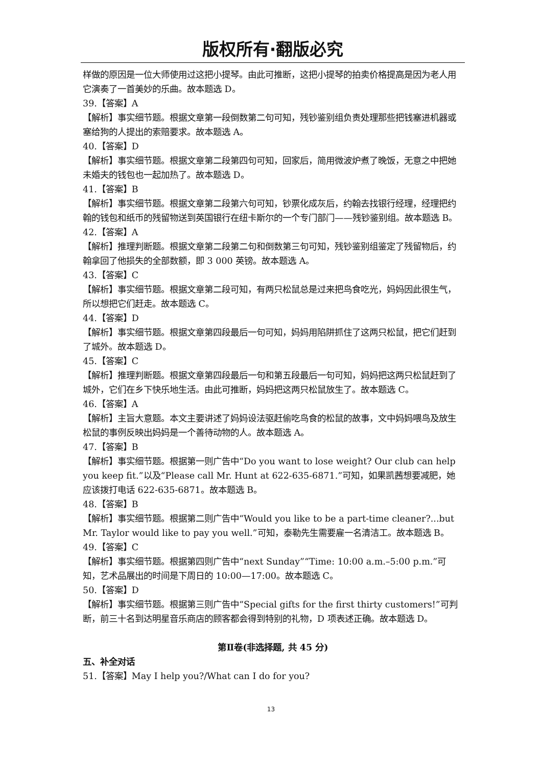版权所有·翻版必究
样做的原因是一位大师使用过这把小提琴。由此可推断，这把小提琴的拍卖价格提高是因为老人用它演奏了一首美妙的乐曲。故本题选 D。
39.【答案】A
【解析】事实细节题。根据文章第一段倒数第二句可知，残钞鉴别组负责处理那些把钱塞进机器或塞给狗的人提出的索赔要求。故本题选 A。
40.【答案】D
【解析】事实细节题。根据文章第二段第四句可知，回家后，简用微波炉煮了晚饭，无意之中把她未婚夫的钱包也一起加热了。故本题选 D。
41.【答案】B
【解析】事实细节题。根据文章第二段第六句可知，钞票化成灰后，约翰去找银行经理，经理把约翰的钱包和纸币的残留物送到英国银行在纽卡斯尔的一个专门部门——残钞鉴别组。故本题选 B。
42.【答案】A
【解析】推理判断题。根据文章第二段第二句和倒数第三句可知，残钞鉴别组鉴定了残留物后，约翰拿回了他损失的全部数额，即 3 000 英镑。故本题选 A。
43.【答案】C
【解析】事实细节题。根据文章第二段可知，有两只松鼠总是过来把鸟食吃光，妈妈因此很生气，所以想把它们赶走。故本题选 C。
44.【答案】D
【解析】事实细节题。根据文章第四段最后一句可知，妈妈用陷阱抓住了这两只松鼠，把它们赶到了城外。故本题选 D。
45.【答案】C
【解析】推理判断题。根据文章第四段最后一句和第五段最后一句可知，妈妈把这两只松鼠赶到了城外，它们在乡下快乐地生活。由此可推断，妈妈把这两只松鼠放生了。故本题选 C。
46.【答案】A
【解析】主旨大意题。本文主要讲述了妈妈设法驱赶偷吃鸟食的松鼠的故事，文中妈妈喂鸟及放生松鼠的事例反映出妈妈是一个善待动物的人。故本题选 A。
47.【答案】B
【解析】事实细节题。根据第一则广告中“Do you want to lose weight? Our club can help you keep fit.”以及“Please call Mr. Hunt at 622-635-6871.”可知，如果凯茜想要减肥，她应该拨打电话 622-635-6871。故本题选 B。
48.【答案】B
【解析】事实细节题。根据第二则广告中“Would you like to be a part-time cleaner?...but Mr. Taylor would like to pay you well.”可知，泰勒先生需要雇一名清洁工。故本题选 B。
49.【答案】C
【解析】事实细节题。根据第四则广告中“next Sunday”“Time: 10:00 a.m.–5:00 p.m.”可知，艺术品展出的时间是下周日的 10:00—17:00。故本题选 C。
50.【答案】D
【解析】事实细节题。根据第三则广告中“Special gifts for the first thirty customers!”可判断，前三十名到达明星音乐商店的顾客都会得到特别的礼物，D 项表述正确。故本题选 D。
第Ⅱ卷(非选择题, 共 45 分)
五、补全对话
51.【答案】May I help you?/What can I do for you?
13